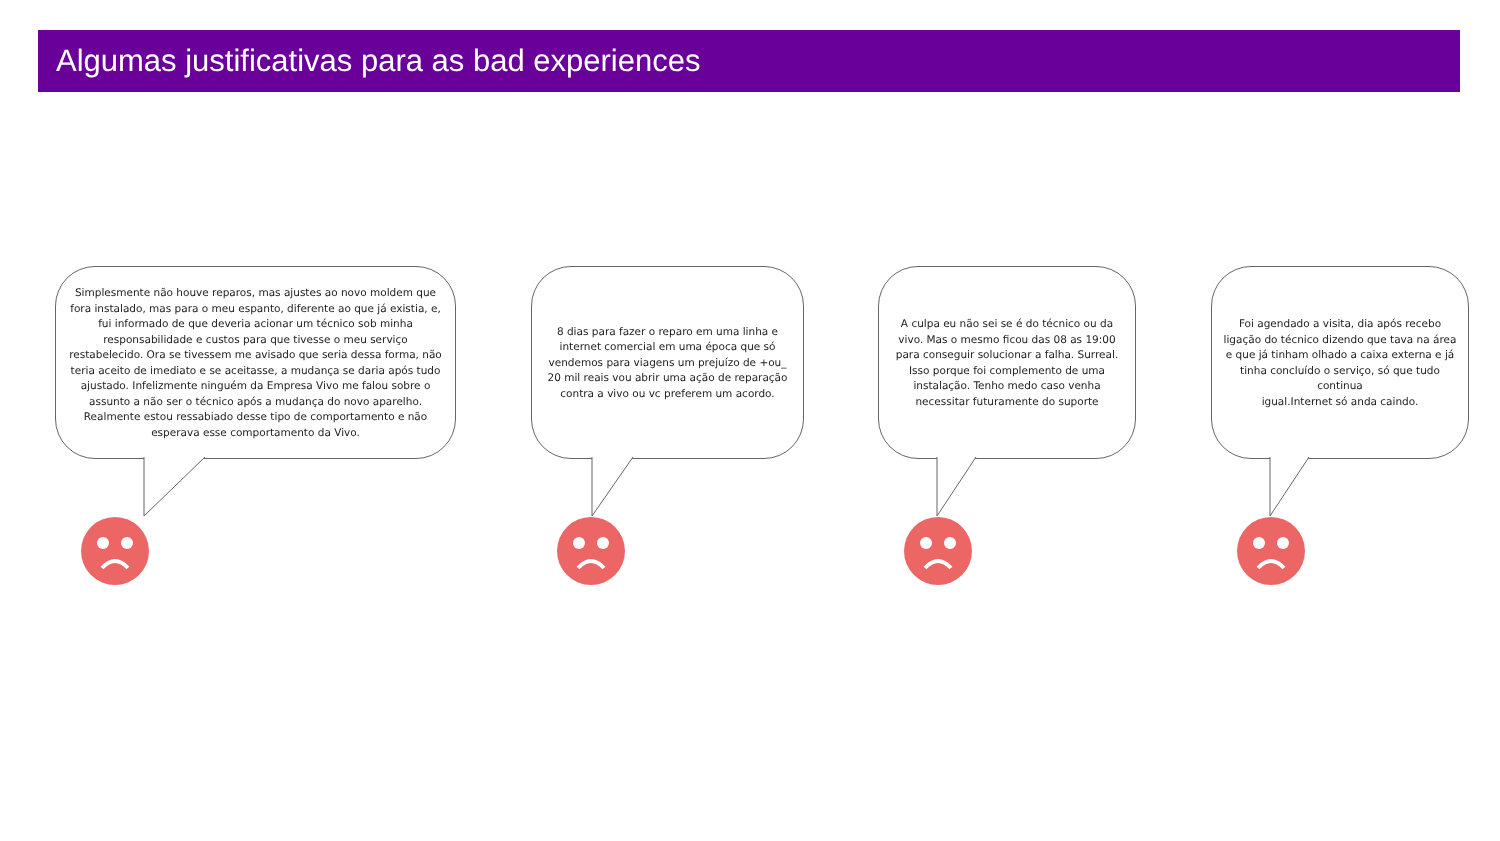Algumas justificativas para as bad experiences
Simplesmente não houve reparos, mas ajustes ao novo moldem que fora instalado, mas para o meu espanto, diferente ao que já existia, e, fui informado de que deveria acionar um técnico sob minha responsabilidade e custos para que tivesse o meu serviço restabelecido. Ora se tivessem me avisado que seria dessa forma, não teria aceito de imediato e se aceitasse, a mudança se daria após tudo ajustado. Infelizmente ninguém da Empresa Vivo me falou sobre o assunto a não ser o técnico após a mudança do novo aparelho. Realmente estou ressabiado desse tipo de comportamento e não esperava esse comportamento da Vivo.
8 dias para fazer o reparo em uma linha e internet comercial em uma época que só vendemos para viagens um prejuízo de +ou_ 20 mil reais vou abrir uma ação de reparação contra a vivo ou vc preferem um acordo.
A culpa eu não sei se é do técnico ou da vivo. Mas o mesmo ficou das 08 as 19:00 para conseguir solucionar a falha. Surreal. Isso porque foi complemento de uma instalação. Tenho medo caso venha necessitar futuramente do suporte
Foi agendado a visita, dia após recebo ligação do técnico dizendo que tava na área e que já tinham olhado a caixa externa e já tinha concluído o serviço, só que tudo continua
igual.Internet só anda caindo.